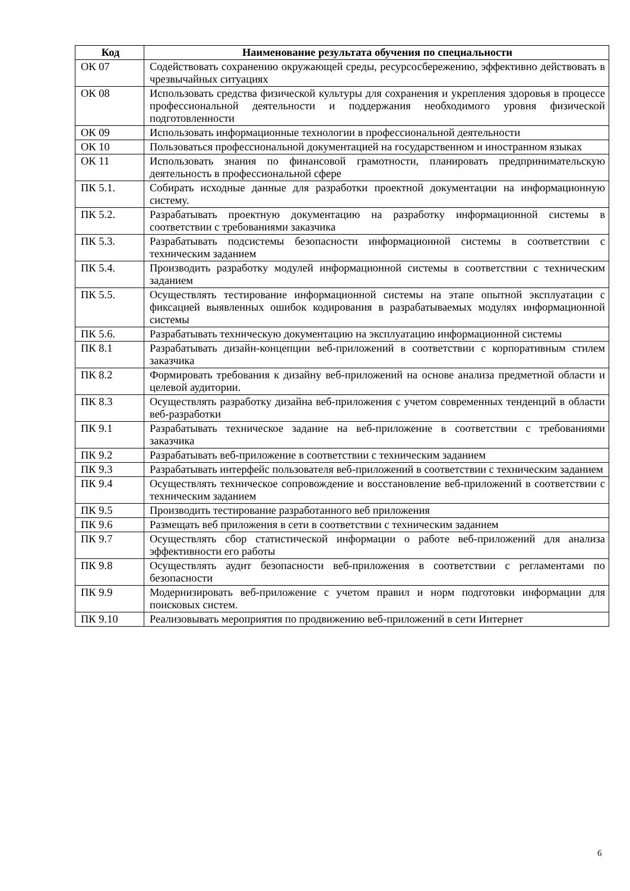| Код | Наименование результата обучения по специальности |
| --- | --- |
| ОК 07 | Содействовать сохранению окружающей среды, ресурсосбережению, эффективно действовать в чрезвычайных ситуациях |
| ОК 08 | Использовать средства физической культуры для сохранения и укрепления здоровья в процессе профессиональной деятельности и поддержания необходимого уровня физической подготовленности |
| ОК 09 | Использовать информационные технологии в профессиональной деятельности |
| ОК 10 | Пользоваться профессиональной документацией на государственном и иностранном языках |
| ОК 11 | Использовать знания по финансовой грамотности, планировать предпринимательскую деятельность в профессиональной сфере |
| ПК 5.1. | Собирать исходные данные для разработки проектной документации на информационную систему. |
| ПК 5.2. | Разрабатывать проектную документацию на разработку информационной системы в соответствии с требованиями заказчика |
| ПК 5.3. | Разрабатывать подсистемы безопасности информационной системы в соответствии с техническим заданием |
| ПК 5.4. | Производить разработку модулей информационной системы в соответствии с техническим заданием |
| ПК 5.5. | Осуществлять тестирование информационной системы на этапе опытной эксплуатации с фиксацией выявленных ошибок кодирования в разрабатываемых модулях информационной системы |
| ПК 5.6. | Разрабатывать техническую документацию на эксплуатацию информационной системы |
| ПК 8.1 | Разрабатывать дизайн-концепции веб-приложений в соответствии с корпоративным стилем заказчика |
| ПК 8.2 | Формировать требования к дизайну веб-приложений на основе анализа предметной области и целевой аудитории. |
| ПК 8.3 | Осуществлять разработку дизайна веб-приложения с учетом современных тенденций в области веб-разработки |
| ПК 9.1 | Разрабатывать техническое задание на веб-приложение в соответствии с требованиями заказчика |
| ПК 9.2 | Разрабатывать веб-приложение в соответствии с техническим заданием |
| ПК 9.3 | Разрабатывать интерфейс пользователя веб-приложений в соответствии с техническим заданием |
| ПК 9.4 | Осуществлять техническое сопровождение и восстановление веб-приложений в соответствии с техническим заданием |
| ПК 9.5 | Производить тестирование разработанного веб приложения |
| ПК 9.6 | Размещать веб приложения в сети в соответствии с техническим заданием |
| ПК 9.7 | Осуществлять сбор статистической информации о работе веб-приложений для анализа эффективности его работы |
| ПК 9.8 | Осуществлять аудит безопасности веб-приложения в соответствии с регламентами по безопасности |
| ПК 9.9 | Модернизировать веб-приложение с учетом правил и норм подготовки информации для поисковых систем. |
| ПК 9.10 | Реализовывать мероприятия по продвижению веб-приложений в сети Интернет |
6